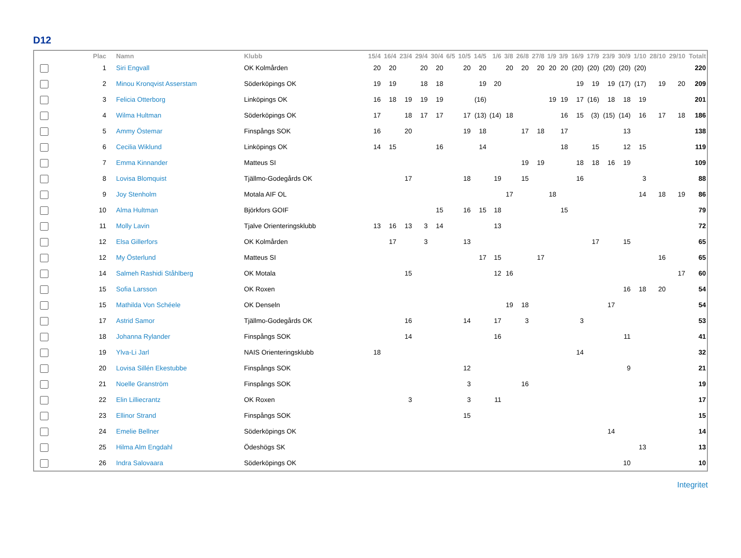D12
| | Plac | Namn | Klubb | 15/4 | 16/4 | 23/4 | 29/4 | 30/4 | 6/5 | 10/5 | 14/5 | 1/6 | 3/8 | 26/8 | 27/8 | 1/9 | 3/9 | 16/9 | 17/9 | 23/9 | 30/9 | 1/10 | 28/10 | 29/10 | Totalt |
| --- | --- | --- | --- | --- | --- | --- | --- | --- | --- | --- | --- | --- | --- | --- | --- | --- | --- | --- | --- | --- | --- | --- | --- | --- | --- |
| | 1 | Siri Engvall | OK Kolmården | 20 | 20 | | 20 | 20 | | 20 | 20 | | 20 | 20 | 20 | 20 | 20 | (20) | (20) | (20) | (20) | (20) | | | 220 |
| | 2 | Minou Kronqvist Asserstam | Söderköpings OK | 19 | 19 | | 18 | 18 | | | 19 | 20 | | | | | | 19 | 19 | 19 | (17) | (17) | 19 | 20 | 209 |
| | 3 | Felicia Otterborg | Linköpings OK | 16 | 18 | 19 | 19 | 19 | | | (16) | | | | | 19 | 19 | 17 | (16) | 18 | 18 | 19 | | | 201 |
| | 4 | Wilma Hultman | Söderköpings OK | 17 | | 18 | 17 | 17 | | 17 | (13) | (14) | 18 | | | | 16 | 15 | (3) | (15) | (14) | 16 | 17 | 18 | 186 |
| | 5 | Ammy Östemar | Finspångs SOK | 16 | | 20 | | | | 19 | 18 | | | 17 | 18 | | 17 | | | | 13 | | | | 138 |
| | 6 | Cecilia Wiklund | Linköpings OK | 14 | 15 | | | 16 | | | 14 | | | | | | 18 | | 15 | | 12 | 15 | | | 119 |
| | 7 | Emma Kinnander | Matteus SI | | | | | | | | | | | 19 | 19 | | | 18 | 18 | 16 | 19 | | | | 109 |
| | 8 | Lovisa Blomquist | Tjällmo-Godegårds OK | | | 17 | | | | 18 | | 19 | | 15 | | | | 16 | | | | 3 | | | 88 |
| | 9 | Joy Stenholm | Motala AIF OL | | | | | | | | | | 17 | | | 18 | | | | | | 14 | 18 | 19 | 86 |
| | 10 | Alma Hultman | Björkfors GOIF | | | | | 15 | | 16 | 15 | 18 | | | | | 15 | | | | | | | | 79 |
| | 11 | Molly Lavin | Tjalve Orienteringsklubb | 13 | 16 | 13 | 3 | 14 | | | | 13 | | | | | | | | | | | | | 72 |
| | 12 | Elsa Gillerfors | OK Kolmården | | 17 | | 3 | | | 13 | | | | | | | | | 17 | | 15 | | | | 65 |
| | 12 | My Österlund | Matteus SI | | | | | | | | 17 | 15 | | | 17 | | | | | | | | 16 | | 65 |
| | 14 | Salmeh Rashidi Ståhlberg | OK Motala | | | 15 | | | | | | 12 | 16 | | | | | | | | | | | 17 | 60 |
| | 15 | Sofia Larsson | OK Roxen | | | | | | | | | | | | | | | | | | 16 | 18 | 20 | | 54 |
| | 15 | Mathilda Von Schéele | OK Denseln | | | | | | | | | | 19 | 18 | | | | | | 17 | | | | | 54 |
| | 17 | Astrid Samor | Tjällmo-Godegårds OK | | | 16 | | | | 14 | | 17 | | 3 | | | | 3 | | | | | | | 53 |
| | 18 | Johanna Rylander | Finspångs SOK | | | 14 | | | | | | 16 | | | | | | | | | 11 | | | | 41 |
| | 19 | Ylva-Li Jarl | NAIS Orienteringsklubb | 18 | | | | | | | | | | | | | | 14 | | | | | | | 32 |
| | 20 | Lovisa Sillén Ekestubbe | Finspångs SOK | | | | | | | 12 | | | | | | | | | | | 9 | | | | 21 |
| | 21 | Noelle Granström | Finspångs SOK | | | | | | | 3 | | | | 16 | | | | | | | | | | | 19 |
| | 22 | Elin Lilliecrantz | OK Roxen | | | 3 | | | | 3 | | 11 | | | | | | | | | | | | | 17 |
| | 23 | Ellinor Strand | Finspångs SOK | | | | | | | 15 | | | | | | | | | | | | | | | 15 |
| | 24 | Emelie Bellner | Söderköpings OK | | | | | | | | | | | | | | | | | 14 | | | | | 14 |
| | 25 | Hilma Alm Engdahl | Ödeshögs SK | | | | | | | | | | | | | | | | | | | 13 | | | 13 |
| | 26 | Indra Salovaara | Söderköpings OK | | | | | | | | | | | | | | | | | | 10 | | | | 10 |
Integritet